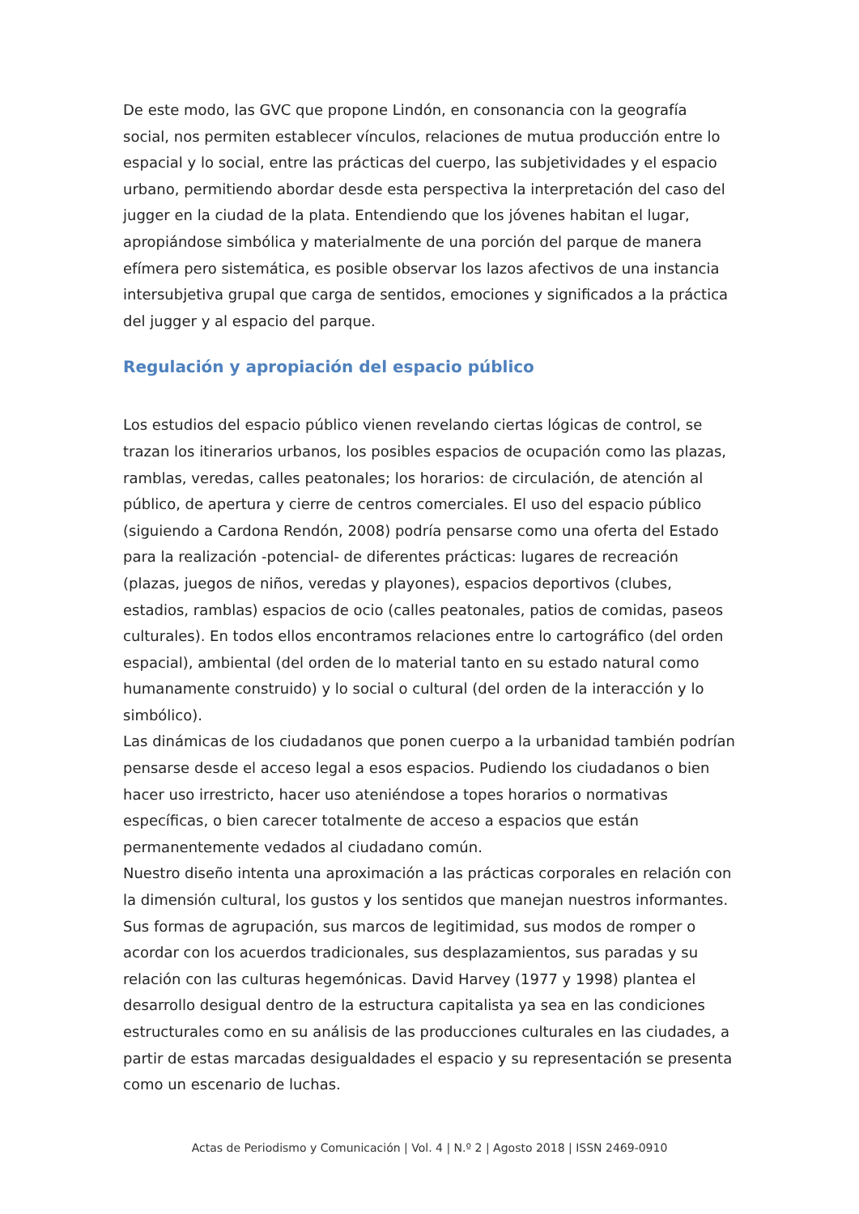De este modo, las GVC que propone Lindón, en consonancia con la geografía social, nos permiten establecer vínculos, relaciones de mutua producción entre lo espacial y lo social, entre las prácticas del cuerpo, las subjetividades y el espacio urbano, permitiendo abordar desde esta perspectiva la interpretación del caso del jugger en la ciudad de la plata. Entendiendo que los jóvenes habitan el lugar, apropiándose simbólica y materialmente de una porción del parque de manera efímera pero sistemática, es posible observar los lazos afectivos de una instancia intersubjetiva grupal que carga de sentidos, emociones y significados a la práctica del jugger y al espacio del parque.
Regulación y apropiación del espacio público
Los estudios del espacio público vienen revelando ciertas lógicas de control, se trazan los itinerarios urbanos, los posibles espacios de ocupación como las plazas, ramblas, veredas, calles peatonales; los horarios: de circulación, de atención al público, de apertura y cierre de centros comerciales. El uso del espacio público (siguiendo a Cardona Rendón, 2008) podría pensarse como una oferta del Estado para la realización -potencial- de diferentes prácticas: lugares de recreación (plazas, juegos de niños, veredas y playones), espacios deportivos (clubes, estadios, ramblas) espacios de ocio (calles peatonales, patios de comidas, paseos culturales). En todos ellos encontramos relaciones entre lo cartográfico (del orden espacial), ambiental (del orden de lo material tanto en su estado natural como humanamente construido) y lo social o cultural (del orden de la interacción y lo simbólico).
Las dinámicas de los ciudadanos que ponen cuerpo a la urbanidad también podrían pensarse desde el acceso legal a esos espacios. Pudiendo los ciudadanos o bien hacer uso irrestricto, hacer uso ateniéndose a topes horarios o normativas específicas, o bien carecer totalmente de acceso a espacios que están permanentemente vedados al ciudadano común.
Nuestro diseño intenta una aproximación a las prácticas corporales en relación con la dimensión cultural, los gustos y los sentidos que manejan nuestros informantes. Sus formas de agrupación, sus marcos de legitimidad, sus modos de romper o acordar con los acuerdos tradicionales, sus desplazamientos, sus paradas y su relación con las culturas hegemónicas. David Harvey (1977 y 1998) plantea el desarrollo desigual dentro de la estructura capitalista ya sea en las condiciones estructurales como en su análisis de las producciones culturales en las ciudades, a partir de estas marcadas desigualdades el espacio y su representación se presenta como un escenario de luchas.
Actas de Periodismo y Comunicación | Vol. 4 | N.º 2 | Agosto 2018 | ISSN 2469-0910